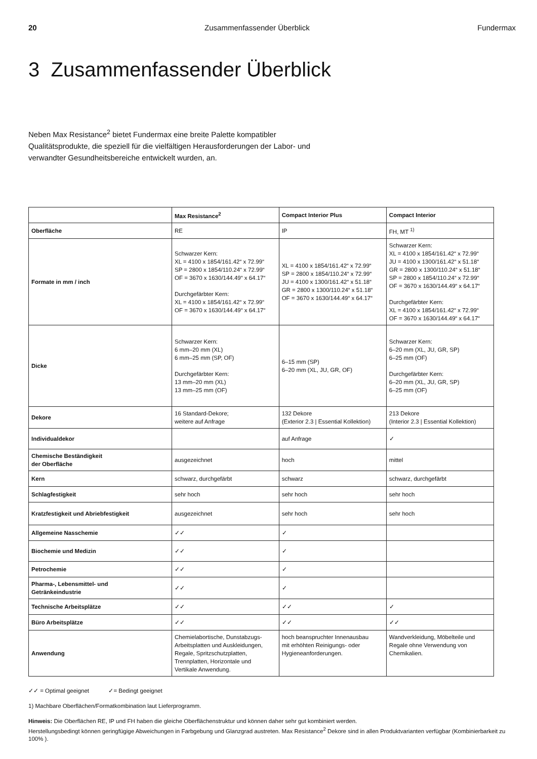20 Zusammenfassender Überblick Fundermax
3 Zusammenfassender Überblick
Neben Max Resistance<sup>2</sup> bietet Fundermax eine breite Palette kompatibler Qualitätsprodukte, die speziell für die vielfältigen Herausforderungen der Labor- und verwandter Gesundheitsbereiche entwickelt wurden, an.
| | Max Resistance<sup>2</sup> | Compact Interior Plus | Compact Interior |
| --- | --- | --- | --- |
| Oberfläche | RE | IP | FH, MT <sup>1)</sup> |
| Formate in mm / inch | Schwarzer Kern: XL = 4100 x 1854/161.42“ x 72.99“ SP = 2800 x 1854/110.24“ x 72.99“ OF = 3670 x 1630/144.49“ x 64.17“ Durchgefärbter Kern: XL = 4100 x 1854/161.42“ x 72.99“ OF = 3670 x 1630/144.49“ x 64.17“ | XL = 4100 x 1854/161.42“ x 72.99“ SP = 2800 x 1854/110.24“ x 72.99“ JU = 4100 x 1300/161.42“ x 51.18“ GR = 2800 x 1300/110.24“ x 51.18“ OF = 3670 x 1630/144.49“ x 64.17“ | Schwarzer Kern: XL = 4100 x 1854/161.42“ x 72.99“ JU = 4100 x 1300/161.42“ x 51.18“ GR = 2800 x 1300/110.24“ x 51.18“ SP = 2800 x 1854/110.24“ x 72.99“ OF = 3670 x 1630/144.49“ x 64.17“ Durchgefärbter Kern: XL = 4100 x 1854/161.42“ x 72.99“ OF = 3670 x 1630/144.49“ x 64.17“ |
| Dicke | Schwarzer Kern: 6 mm–20 mm (XL) 6 mm–25 mm (SP, OF) Durchgefärbter Kern: 13 mm–20 mm (XL) 13 mm–25 mm (OF) | 6–15 mm (SP) 6–20 mm (XL, JU, GR, OF) | Schwarzer Kern: 6–20 mm (XL, JU, GR, SP) 6–25 mm (OF) Durchgefärbter Kern: 6–20 mm (XL, JU, GR, SP) 6–25 mm (OF) |
| Dekore | 16 Standard-Dekore; weitere auf Anfrage | 132 Dekore (Exterior 2.3 / Essential Kollektion) | 213 Dekore (Interior 2.3 / Essential Kollektion) |
| Individualdekor | | auf Anfrage | ✓ |
| Chemische Beständigkeit der Oberfläche | ausgezeichnet | hoch | mittel |
| Kern | schwarz, durchgefärbt | schwarz | schwarz, durchgefärbt |
| Schlagfestigkeit | sehr hoch | sehr hoch | sehr hoch |
| Kratzfestigkeit und Abriebfestigkeit | ausgezeichnet | sehr hoch | sehr hoch |
| Allgemeine Nasschemie | ✓✓ | ✓ | |
| Biochemie und Medizin | ✓✓ | ✓ | |
| Petrochemie | ✓✓ | ✓ | |
| Pharma-, Lebensmittel- und Getränkeindustrie | ✓✓ | ✓ | |
| Technische Arbeitsplätze | ✓✓ | ✓✓ | ✓ |
| Büro Arbeitsplätze | ✓✓ | ✓✓ | ✓✓ |
| Anwendung | Chemielabortische, Dunstabzugs- Arbeitsplatten und Auskleidungen, Regale, Spritzschutzplatten, Trennplatten, Horizontale und Vertikale Anwendung. | hoch beanspruchter Innenausbau mit erhöhten Reinigungs- oder Hygieneanforderungen. | Wandverkleidung, Möbelteile und Regale ohne Verwendung von Chemikalien. |
✓✓ = Optimal geeignet ✓= Bedingt geeignet
1) Machbare Oberflächen/Formatkombination laut Lieferprogramm.
Hinweis: Die Oberflächen RE, IP und FH haben die gleiche Oberflächenstruktur und können daher sehr gut kombiniert werden.
Herstellungsbedingt können geringfügige Abweichungen in Farbgebung und Glanzgrad austreten. Max Resistance<sup>2</sup> Dekore sind in allen Produktvarianten verfügbar (Kombinierbarkeit zu 100% ).